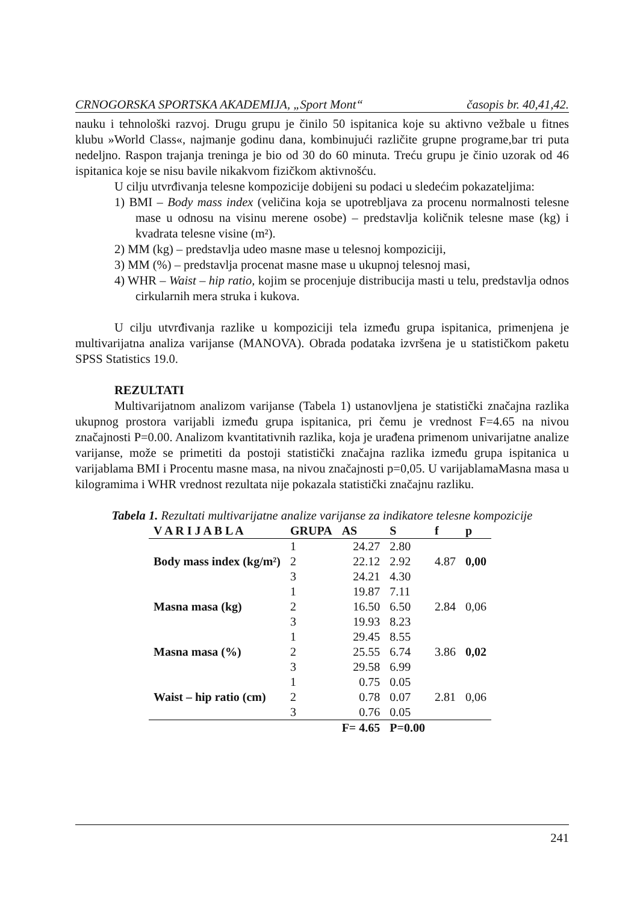CRNOGORSKA SPORTSKA AKADEMIJA, „Sport Mont“ časopis br. 40,41,42.
nauku i tehnološki razvoj. Drugu grupu je činilo 50 ispitanica koje su aktivno vežbale u fitnes klubu »World Class«, najmanje godinu dana, kombinujući različite grupne programe,bar tri puta nedeljno. Raspon trajanja treninga je bio od 30 do 60 minuta. Treću grupu je činio uzorak od 46 ispitanica koje se nisu bavile nikakvom fizičkom aktivnošću.
U cilju utvrđivanja telesne kompozicije dobijeni su podaci u sledećim pokazateljima:
1) BMI – Body mass index (veličina koja se upotrebljava za procenu normalnosti telesne mase u odnosu na visinu merene osobe) – predstavlja količnik telesne mase (kg) i kvadrata telesne visine (m²).
2) MM (kg) – predstavlja udeo masne mase u telesnoj kompoziciji,
3) MM (%) – predstavlja procenat masne mase u ukupnoj telesnoj masi,
4) WHR – Waist – hip ratio, kojim se procenjuje distribucija masti u telu, predstavlja odnos cirkularnih mera struka i kukova.
U cilju utvrđivanja razlike u kompoziciji tela između grupa ispitanica, primenjena je multivarijatna analiza varijanse (MANOVA). Obrada podataka izvršena je u statističkom paketu SPSS Statistics 19.0.
REZULTATI
Multivarijatnom analizom varijanse (Tabela 1) ustanovljena je statistički značajna razlika ukupnog prostora varijabli između grupa ispitanica, pri čemu je vrednost F=4.65 na nivou značajnosti P=0.00. Analizom kvantitativnih razlika, koja je urađena primenom univarijatne analize varijanse, može se primetiti da postoji statistički značajna razlika između grupa ispitanica u varijablama BMI i Procentu masne masa, na nivou značajnosti p=0,05. U varijablamaMasna masa u kilogramima i WHR vrednost rezultata nije pokazala statistički značajnu razliku.
Tabela 1. Rezultati multivarijatne analize varijanse za indikatore telesne kompozicije
| V A R I J A B L A | GRUPA | AS | S | f | p |
| --- | --- | --- | --- | --- | --- |
| | 1 | 24.27 | 2.80 | | |
| Body mass index (kg/m²) | 2 | 22.12 | 2.92 | 4.87 | 0,00 |
| | 3 | 24.21 | 4.30 | | |
| | 1 | 19.87 | 7.11 | | |
| Masna masa (kg) | 2 | 16.50 | 6.50 | 2.84 | 0,06 |
| | 3 | 19.93 | 8.23 | | |
| | 1 | 29.45 | 8.55 | | |
| Masna masa (%) | 2 | 25.55 | 6.74 | 3.86 | 0,02 |
| | 3 | 29.58 | 6.99 | | |
| | 1 | 0.75 | 0.05 | | |
| Waist – hip ratio (cm) | 2 | 0.78 | 0.07 | 2.81 | 0,06 |
| | 3 | 0.76 | 0.05 | | |
| | | F= 4.65 | P=0.00 | | |
241